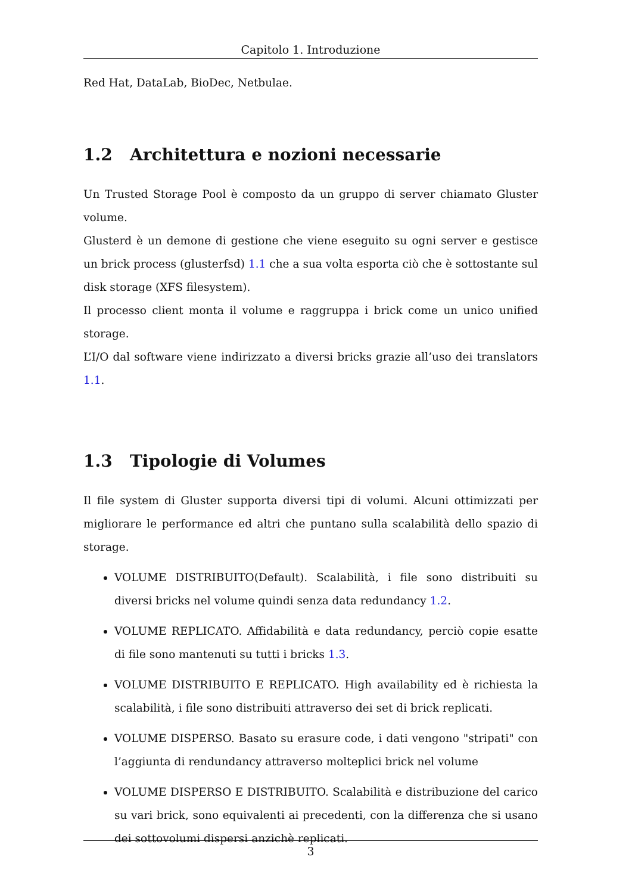Capitolo 1. Introduzione
Red Hat, DataLab, BioDec, Netbulae.
1.2 Architettura e nozioni necessarie
Un Trusted Storage Pool è composto da un gruppo di server chiamato Gluster volume.
Glusterd è un demone di gestione che viene eseguito su ogni server e gestisce un brick process (glusterfsd) 1.1 che a sua volta esporta ciò che è sottostante sul disk storage (XFS filesystem).
Il processo client monta il volume e raggruppa i brick come un unico unified storage.
L’I/O dal software viene indirizzato a diversi bricks grazie all’uso dei translators 1.1.
1.3 Tipologie di Volumes
Il file system di Gluster supporta diversi tipi di volumi. Alcuni ottimizzati per migliorare le performance ed altri che puntano sulla scalabilità dello spazio di storage.
VOLUME DISTRIBUITO(Default). Scalabilità, i file sono distribuiti su diversi bricks nel volume quindi senza data redundancy 1.2.
VOLUME REPLICATO. Affidabilità e data redundancy, perciò copie esatte di file sono mantenuti su tutti i bricks 1.3.
VOLUME DISTRIBUITO E REPLICATO. High availability ed è richiesta la scalabilità, i file sono distribuiti attraverso dei set di brick replicati.
VOLUME DISPERSO. Basato su erasure code, i dati vengono "stripati" con l’aggiunta di rendundancy attraverso molteplici brick nel volume
VOLUME DISPERSO E DISTRIBUITO. Scalabilità e distribuzione del carico su vari brick, sono equivalenti ai precedenti, con la differenza che si usano dei sottovolumi dispersi anzichè replicati.
3